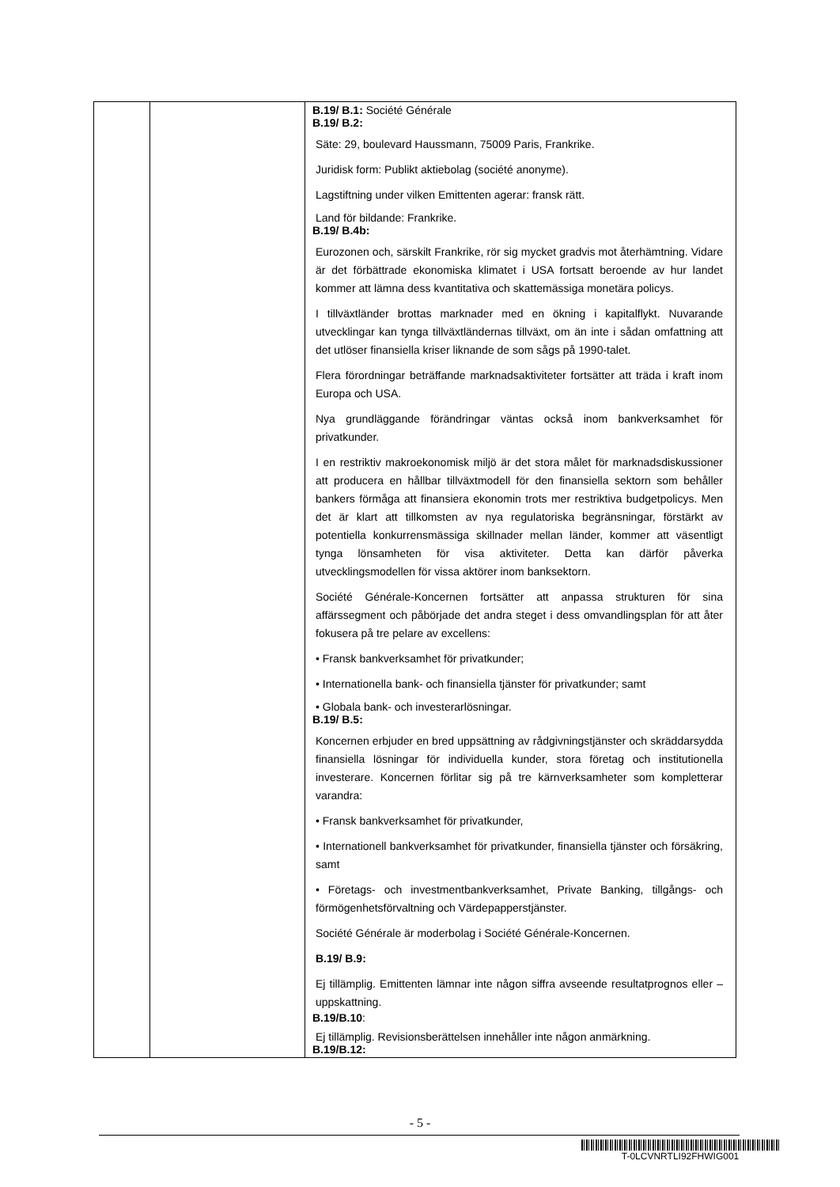| | | B.19/ B.1: Société Générale B.19/ B.2: Säte: 29, boulevard Haussmann, 75009 Paris, Frankrike. Juridisk form: Publikt aktiebolag (société anonyme). Lagstiftning under vilken Emittenten agerar: fransk rätt. Land för bildande: Frankrike. B.19/ B.4b: Eurozonen och, särskilt Frankrike, rör sig mycket gradvis mot återhämtning. Vidare är det förbättrade ekonomiska klimatet i USA fortsatt beroende av hur landet kommer att lämna dess kvantitativa och skattemässiga monetära policys. I tillväxtländer brottas marknader med en ökning i kapitalflykt. Nuvarande utvecklingar kan tynga tillväxtländernas tillväxt, om än inte i sådan omfattning att det utlöser finansiella kriser liknande de som sågs på 1990-talet. Flera förordningar beträffande marknadsaktiviteter fortsätter att träda i kraft inom Europa och USA. Nya grundläggande förändringar väntas också inom bankverksamhet för privatkunder. I en restriktiv makroekonomisk miljö är det stora målet för marknadsdiskussioner att producera en hållbar tillväxtmodell för den finansiella sektorn som behåller bankers förmåga att finansiera ekonomin trots mer restriktiva budgetpolicys. Men det är klart att tillkomsten av nya regulatoriska begränsningar, förstärkt av potentiella konkurrensmässiga skillnader mellan länder, kommer att väsentligt tynga lönsamheten för visa aktiviteter. Detta kan därför påverka utvecklingsmodellen för vissa aktörer inom banksektorn. Société Générale-Koncernen fortsätter att anpassa strukturen för sina affärssegment och påbörjade det andra steget i dess omvandlingsplan för att åter fokusera på tre pelare av excellens: • Fransk bankverksamhet för privatkunder; • Internationella bank- och finansiella tjänster för privatkunder; samt • Globala bank- och investerarlösningar. B.19/ B.5: Koncernen erbjuder en bred uppsättning av rådgivningstjänster och skräddarsydda finansiella lösningar för individuella kunder, stora företag och institutionella investerare. Koncernen förlitar sig på tre kärnverksamheter som kompletterar varandra: • Fransk bankverksamhet för privatkunder, • Internationell bankverksamhet för privatkunder, finansiella tjänster och försäkring, samt • Företags- och investmentbankverksamhet, Private Banking, tillgångs- och förmögenhetsförvaltning och Värdepapperstjänster. Société Générale är moderbolag i Société Générale-Koncernen. B.19/ B.9: Ej tillämplig. Emittenten lämnar inte någon siffra avseende resultatprognos eller –uppskattning. B.19/B.10 : Ej tillämplig. Revisionsberättelsen innehåller inte någon anmärkning. B.19/B.12: |
- 5 -
T-0LCVNRTLI92FHWIG001